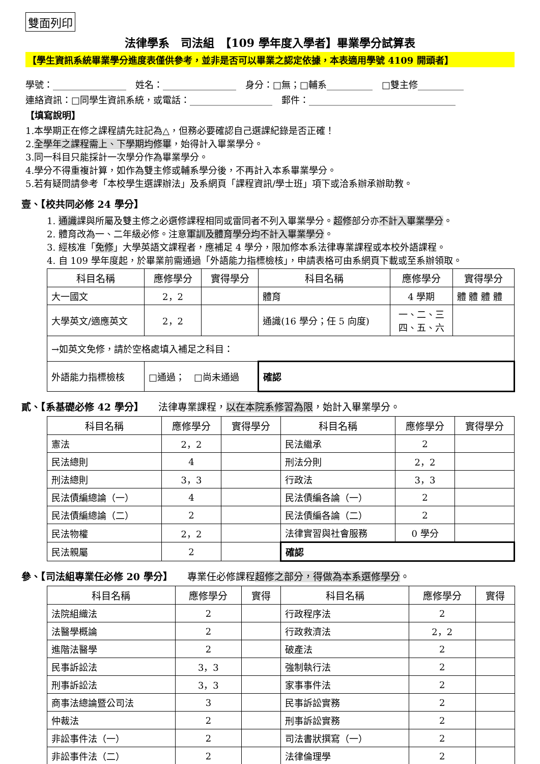雙面列印
法律學系　司法組　【109 學年度入學者】畢業學分試算表
【學生資訊系統畢業學分進度表僅供參考，並非是否可以畢業之認定依據，本表適用學號 4109 開頭者】
學號：________________　姓名：________________　身分：□無；□輔系__________　□雙主修__________
連絡資訊：□同學生資訊系統，或電話：__________________　郵件：________________________________
【填寫說明】
1.本學期正在修之課程請先註記為△，但務必要確認自己選課紀錄是否正確！
2.全學年之課程需上、下學期均修畢，始得計入畢業學分。
3.同一科目只能採計一次學分作為畢業學分。
4.學分不得重複計算，如作為雙主修或輔系學分後，不再計入本系畢業學分。
5.若有疑問請參考「本校學生選課辦法」及系網頁「課程資訊/學士班」項下或洽系辦承辦助教。
壹、【校共同必修 24 學分】
1. 通識課與所屬及雙主修之必選修課程相同或雷同者不列入畢業學分。超修部分亦不計入畢業學分。
2. 體育改為一、二年級必修。注意軍訓及體育學分均不計入畢業學分。
3. 經核准「免修」大學英語文課程者，應補足 4 學分，限加修本系法律專業課程或本校外語課程。
4. 自 109 學年度起，於畢業前需通過「外語能力指標檢核」，申請表格可由系網頁下載或至系辦領取。
| 科目名稱 | 應修學分 | 實得學分 | 科目名稱 | 應修學分 | 實得學分 |
| --- | --- | --- | --- | --- | --- |
| 大一國文 | 2，2 | | 體育 | 4 學期 | 體 體 體 體 |
| 大學英文/適應英文 | 2，2 | | 通識(16 學分；任 5 向度) | 一、二、三 四、五、六 | |
| →如英文免修，請於空格處填入補足之科目： | | | | | |
| 外語能力指標檢核 | □通過； □尚未通過 | | 確認 | | |
貳、【系基礎必修 42 學分】　　法律專業課程，以在本院系修習為限，始計入畢業學分。
| 科目名稱 | 應修學分 | 實得學分 | 科目名稱 | 應修學分 | 實得學分 |
| --- | --- | --- | --- | --- | --- |
| 憲法 | 2，2 | | 民法繼承 | 2 | |
| 民法總則 | 4 | | 刑法分則 | 2，2 | |
| 刑法總則 | 3，3 | | 行政法 | 3，3 | |
| 民法債編總論（一） | 4 | | 民法債編各論（一） | 2 | |
| 民法債編總論（二） | 2 | | 民法債編各論（二） | 2 | |
| 民法物權 | 2，2 | | 法律實習與社會服務 | 0 學分 | |
| 民法親屬 | 2 | | 確認 | | |
參、【司法組專業任必修 20 學分】　　專業任必修課程超修之部分，得做為本系選修學分。
| 科目名稱 | 應修學分 | 實得 | 科目名稱 | 應修學分 | 實得 |
| --- | --- | --- | --- | --- | --- |
| 法院組織法 | 2 | | 行政程序法 | 2 | |
| 法醫學概論 | 2 | | 行政救濟法 | 2，2 | |
| 進階法醫學 | 2 | | 破產法 | 2 | |
| 民事訴訟法 | 3，3 | | 強制執行法 | 2 | |
| 刑事訴訟法 | 3，3 | | 家事事件法 | 2 | |
| 商事法總論暨公司法 | 3 | | 民事訴訟實務 | 2 | |
| 仲裁法 | 2 | | 刑事訴訟實務 | 2 | |
| 非訟事件法（一） | 2 | | 司法書狀撰寫（一） | 2 | |
| 非訟事件法（二） | 2 | | 法律倫理學 | 2 | |